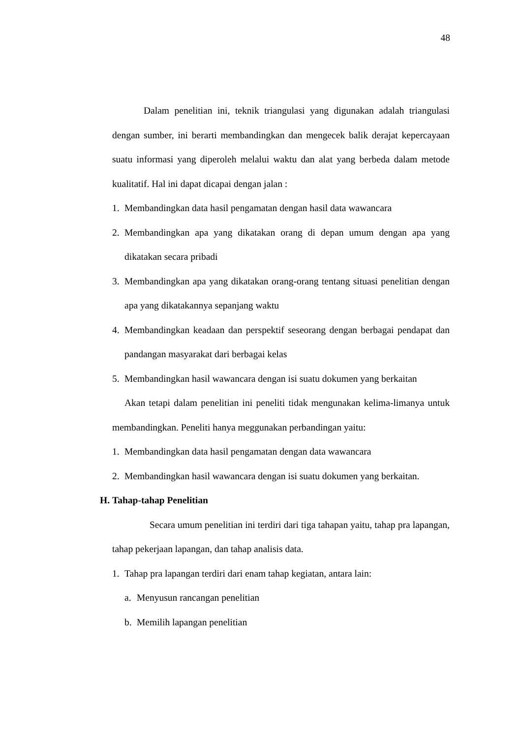48
Dalam penelitian ini, teknik triangulasi yang digunakan adalah triangulasi dengan sumber, ini berarti membandingkan dan mengecek balik derajat kepercayaan suatu informasi yang diperoleh melalui waktu dan alat yang berbeda dalam metode kualitatif. Hal ini dapat dicapai dengan jalan :
1. Membandingkan data hasil pengamatan dengan hasil data wawancara
2. Membandingkan apa yang dikatakan orang di depan umum dengan apa yang dikatakan secara pribadi
3. Membandingkan apa yang dikatakan orang-orang tentang situasi penelitian dengan apa yang dikatakannya sepanjang waktu
4. Membandingkan keadaan dan perspektif seseorang dengan berbagai pendapat dan pandangan masyarakat dari berbagai kelas
5. Membandingkan hasil wawancara dengan isi suatu dokumen yang berkaitan
Akan tetapi dalam penelitian ini peneliti tidak mengunakan kelima-limanya untuk membandingkan. Peneliti hanya meggunakan perbandingan yaitu:
1. Membandingkan data hasil pengamatan dengan data wawancara
2. Membandingkan hasil wawancara dengan isi suatu dokumen yang berkaitan.
H. Tahap-tahap Penelitian
Secara umum penelitian ini terdiri dari tiga tahapan yaitu, tahap pra lapangan, tahap pekerjaan lapangan, dan tahap analisis data.
1. Tahap pra lapangan terdiri dari enam tahap kegiatan, antara lain:
a. Menyusun rancangan penelitian
b. Memilih lapangan penelitian